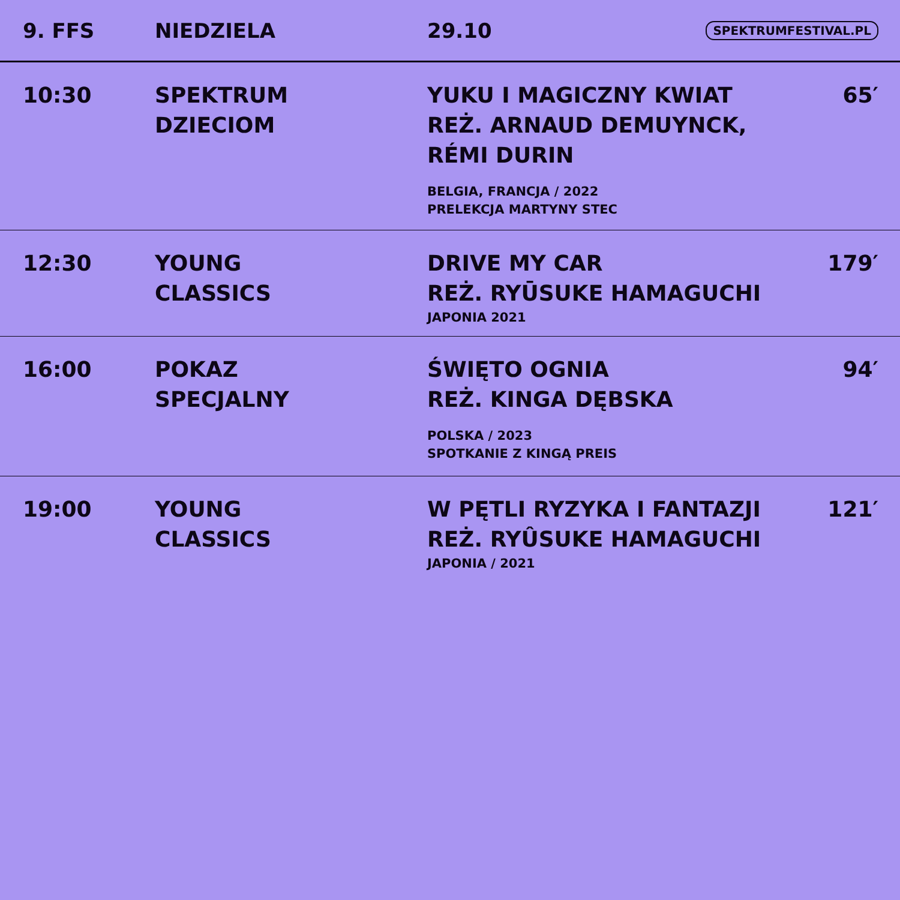9. FFS NIEDZIELA 29.10
SPEKTRUMFESTIVAL.PL
10:30 SPEKTRUM
DZIECIOM
YUKU I MAGICZNY KWIAT
REŻ. ARNAUD DEMUYNCK,
RÉMI DURIN
BELGIA, FRANCJA / 2022
PRELEKCJA MARTYNY STEC
65′
12:30 YOUNG
CLASSICS
DRIVE MY CAR
REŻ. RYŪSUKE HAMAGUCHI
JAPONIA 2021
179′
16:00 POKAZ
SPECJALNY
ŚWIĘTO OGNIA
REŻ. KINGA DĘBSKA
POLSKA / 2023
SPOTKANIE Z KINGĄ PREIS
94′
19:00 YOUNG
CLASSICS
W PĘTLI RYZYKA I FANTAZJI
REŻ. RYÛSUKE HAMAGUCHI
JAPONIA / 2021
121′